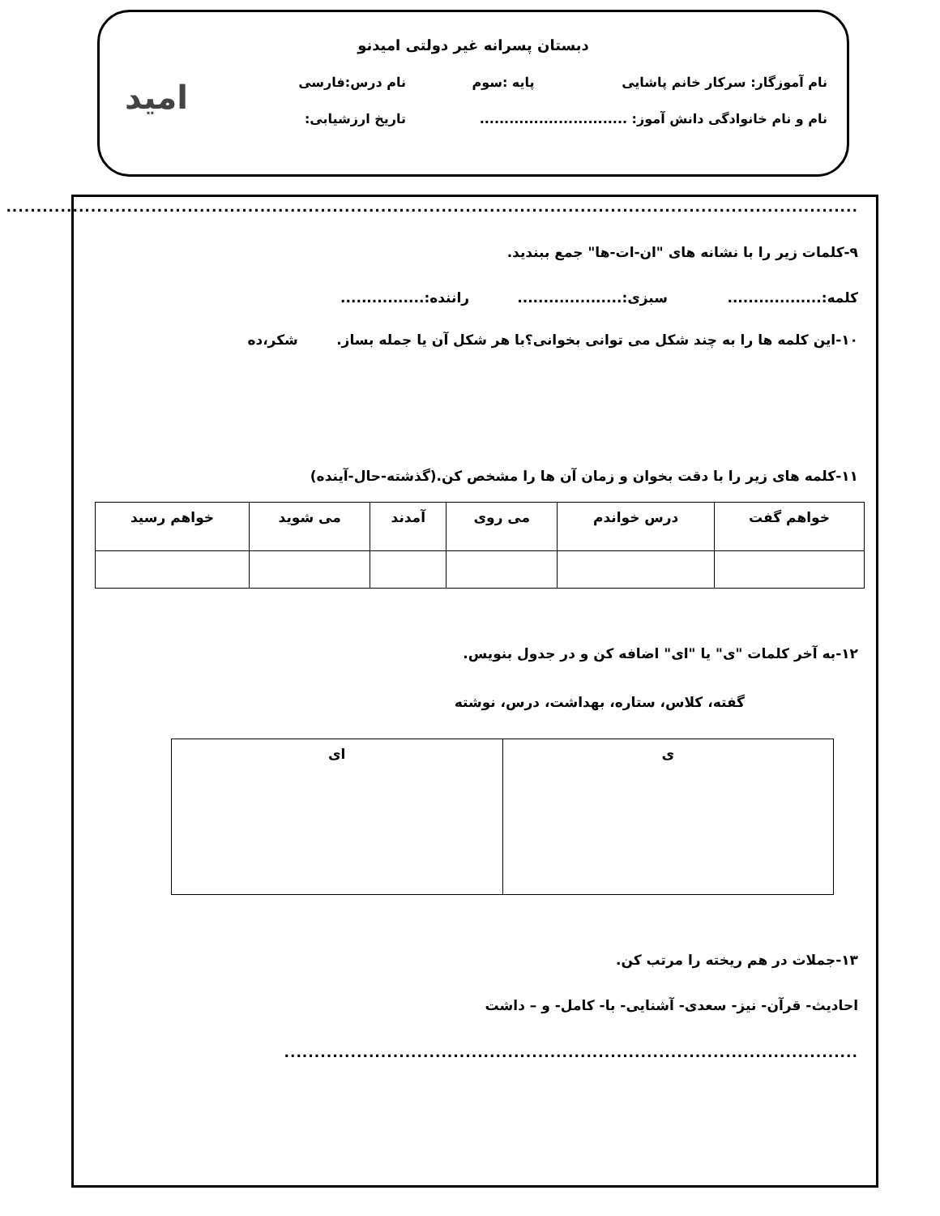دبستان پسرانه غیر دولتی امیدنو
نام آموزگار: سرکار خانم پاشایی پایه :سوم نام درس:فارسی
نام و نام خانوادگی دانش آموز: .............................. تاریخ ارزشیابی:
امید
..............................................................................................................................................
۹-کلمات زیر را با نشانه های "ان-ات-ها" جمع ببندید.
کلمه:.................. سبزی:.................... راننده:................
۱۰-این کلمه ها را به چند شکل می توانی بخوانی؟با هر شکل آن یا جمله بساز. شکر،ده
۱۱-کلمه های زیر را با دقت بخوان و زمان آن ها را مشخص کن.(گذشته-حال-آینده)
| خواهم گفت | درس خواندم | می روی | آمدند | می شوید | خواهم رسید |
۱۲-به آخر کلمات "ی" یا "ای" اضافه کن و در جدول بنویس.
گفته، کلاس، ستاره، بهداشت، درس، نوشته
| ی | ای |
۱۳-جملات در هم ریخته را مرتب کن.
احادیث- قرآن- نیز- سعدی- آشنایی- با- کامل- و – داشت
...............................................................................................